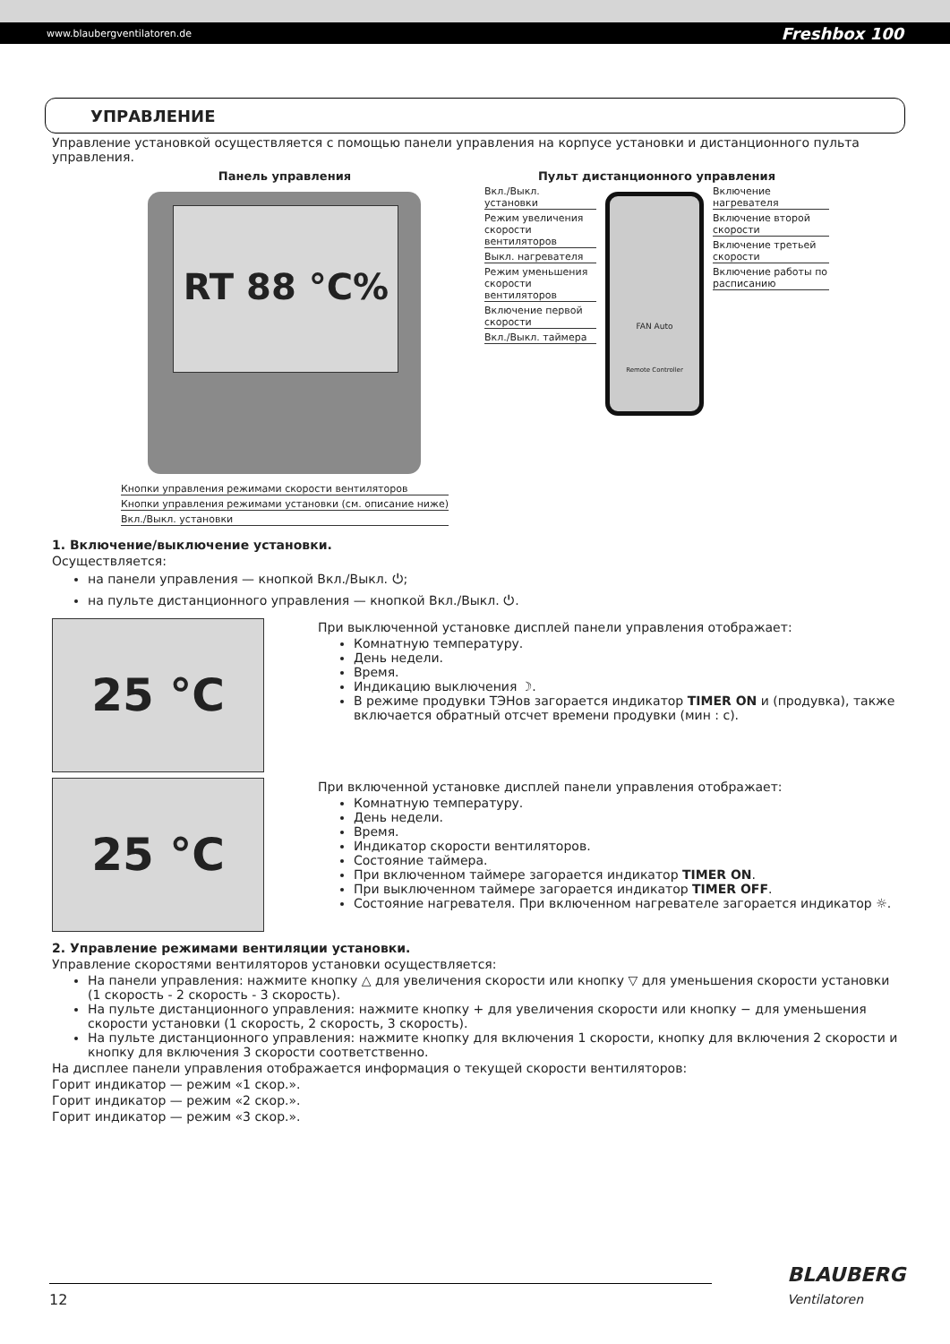www.blaubergventilatoren.de Freshbox 100
УПРАВЛЕНИЕ
Управление установкой осуществляется с помощью панели управления на корпусе установки и дистанционного пульта управления.
Панель управления
RT 88 °C%
Кнопки управления режимами скорости вентиляторов
Кнопки управления режимами установки (см. описание ниже)
Вкл./Выкл. установки
Пульт дистанционного управления
Вкл./Выкл. установки
Режим увеличения скорости вентиляторов
Выкл. нагревателя
Режим уменьшения скорости вентиляторов
Включение первой скорости
Вкл./Выкл. таймера
FAN Auto
Remote Controller
Включение нагревателя
Включение второй скорости
Включение третьей скорости
Включение работы по расписанию
1. Включение/выключение установки.
Осуществляется:
на панели управления — кнопкой Вкл./Выкл. ⏻;
на пульте дистанционного управления — кнопкой Вкл./Выкл. ⏻.
25 °C
При выключенной установке дисплей панели управления отображает:
Комнатную температуру.
День недели.
Время.
Индикацию выключения ☽.
В режиме продувки ТЭНов загорается индикатор TIMER ON и (продувка), также включается обратный отсчет времени продувки (мин : с).
25 °C
При включенной установке дисплей панели управления отображает:
Комнатную температуру.
День недели.
Время.
Индикатор скорости вентиляторов.
Состояние таймера.
При включенном таймере загорается индикатор TIMER ON.
При выключенном таймере загорается индикатор TIMER OFF.
Состояние нагревателя. При включенном нагревателе загорается индикатор ☼.
2. Управление режимами вентиляции установки.
Управление скоростями вентиляторов установки осуществляется:
На панели управления: нажмите кнопку △ для увеличения скорости или кнопку ▽ для уменьшения скорости установки (1 скорость - 2 скорость - 3 скорость).
На пульте дистанционного управления: нажмите кнопку + для увеличения скорости или кнопку − для уменьшения скорости установки (1 скорость, 2 скорость, 3 скорость).
На пульте дистанционного управления: нажмите кнопку для включения 1 скорости, кнопку для включения 2 скорости и кнопку для включения 3 скорости соответственно.
На дисплее панели управления отображается информация о текущей скорости вентиляторов:
Горит индикатор — режим «1 скор.».
Горит индикатор — режим «2 скор.».
Горит индикатор — режим «3 скор.».
12
BLAUBERG
Ventilatoren